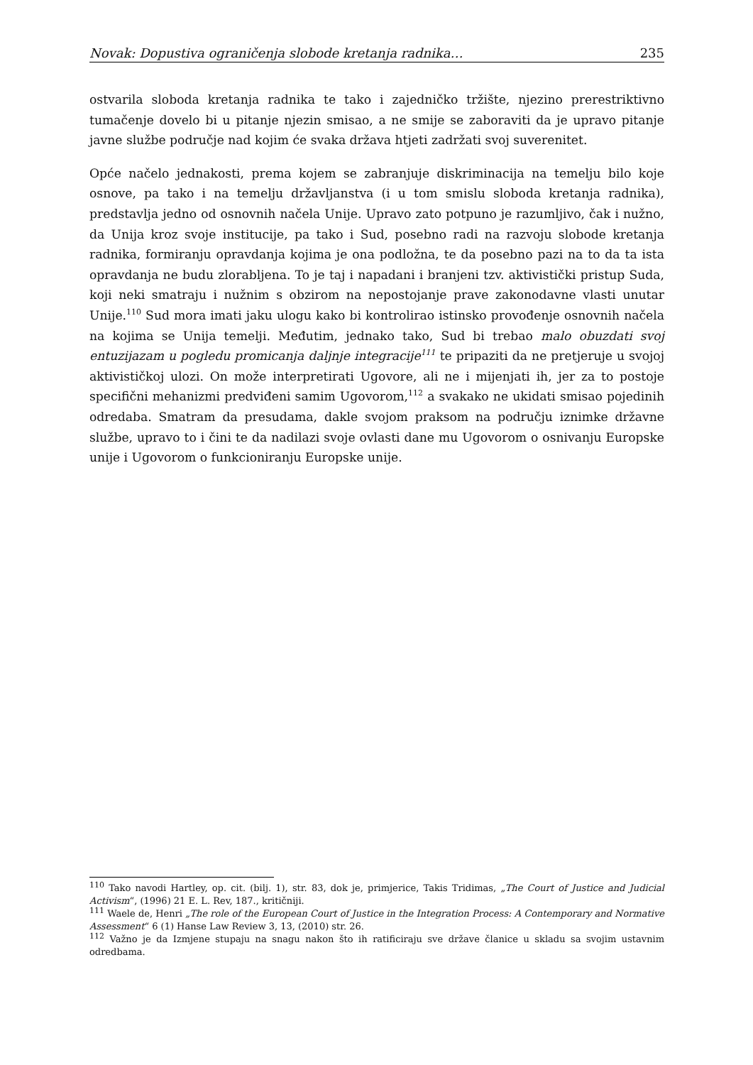Novak: Dopustiva ograničenja slobode kretanja radnika… 235
ostvarila sloboda kretanja radnika te tako i zajedničko tržište, njezino prerestriktivno tumačenje dovelo bi u pitanje njezin smisao, a ne smije se zaboraviti da je upravo pitanje javne službe područje nad kojim će svaka država htjeti zadržati svoj suverenitet.
Opće načelo jednakosti, prema kojem se zabranjuje diskriminacija na temelju bilo koje osnove, pa tako i na temelju državljanstva (i u tom smislu sloboda kretanja radnika), predstavlja jedno od osnovnih načela Unije. Upravo zato potpuno je razumljivo, čak i nužno, da Unija kroz svoje institucije, pa tako i Sud, posebno radi na razvoju slobode kretanja radnika, formiranju opravdanja kojima je ona podložna, te da posebno pazi na to da ta ista opravdanja ne budu zlorabljena. To je taj i napadani i branjeni tzv. aktivistički pristup Suda, koji neki smatraju i nužnim s obzirom na nepostojanje prave zakonodavne vlasti unutar Unije.<sup>110</sup> Sud mora imati jaku ulogu kako bi kontrolirao istinsko provođenje osnovnih načela na kojima se Unija temelji. Međutim, jednako tako, Sud bi trebao malo obuzdati svoj entuzijazam u pogledu promicanja daljnje integracije<sup>111</sup> te pripaziti da ne pretjeruje u svojoj aktivističkoj ulozi. On može interpretirati Ugovore, ali ne i mijenjati ih, jer za to postoje specifični mehanizmi predviđeni samim Ugovorom,<sup>112</sup> a svakako ne ukidati smisao pojedinih odredaba. Smatram da presudama, dakle svojom praksom na području iznimke državne službe, upravo to i čini te da nadilazi svoje ovlasti dane mu Ugovorom o osnivanju Europske unije i Ugovorom o funkcioniranju Europske unije.
<sup>110</sup> Tako navodi Hartley, op. cit. (bilj. 1), str. 83, dok je, primjerice, Takis Tridimas, „The Court of Justice and Judicial Activism“, (1996) 21 E. L. Rev, 187., kritičniji.
<sup>111</sup> Waele de, Henri „The role of the European Court of Justice in the Integration Process: A Contemporary and Normative Assessment“ 6 (1) Hanse Law Review 3, 13, (2010) str. 26.
<sup>112</sup> Važno je da Izmjene stupaju na snagu nakon što ih ratificiraju sve države članice u skladu sa svojim ustavnim odredbama.